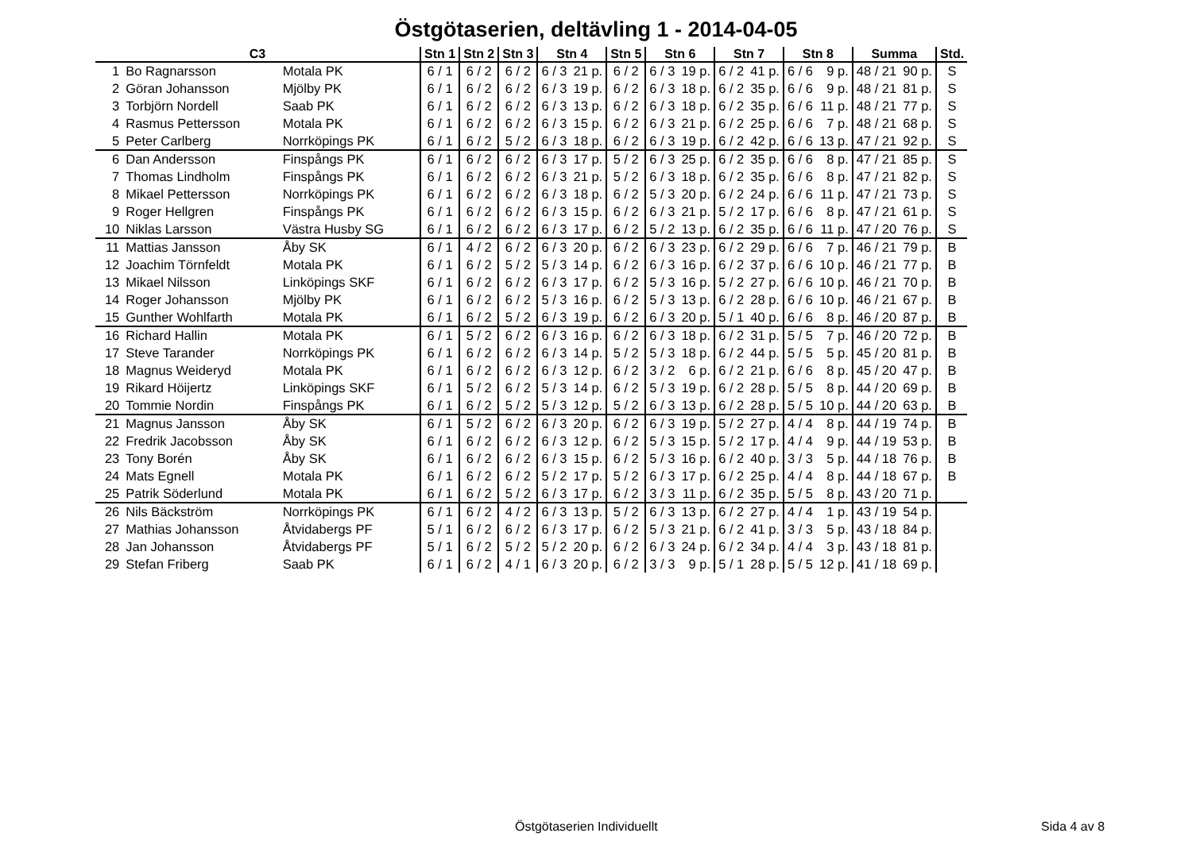Östgötaserien, deltävling 1 - 2014-04-05
| C3 | | | Stn 1 | Stn 2 | Stn 3 | Stn 4 | | Stn 5 | Stn 6 | | Stn 7 | | Stn 8 | | Summa | | Std. |
| --- | --- | --- | --- | --- | --- | --- | --- | --- | --- | --- | --- | --- | --- | --- | --- | --- | --- |
| 1 | Bo Ragnarsson | Motala PK | 6 / 1 | 6 / 2 | 6 / 2 | 6 / 3 | 21 p. | 6 / 2 | 6 / 3 | 19 p. | 6 / 2 | 41 p. | 6 / 6 | 9 p. | 48 / 21 | 90 p. | S |
| 2 | Göran Johansson | Mjölby PK | 6 / 1 | 6 / 2 | 6 / 2 | 6 / 3 | 19 p. | 6 / 2 | 6 / 3 | 18 p. | 6 / 2 | 35 p. | 6 / 6 | 9 p. | 48 / 21 | 81 p. | S |
| 3 | Torbjörn Nordell | Saab PK | 6 / 1 | 6 / 2 | 6 / 2 | 6 / 3 | 13 p. | 6 / 2 | 6 / 3 | 18 p. | 6 / 2 | 35 p. | 6 / 6 | 11 p. | 48 / 21 | 77 p. | S |
| 4 | Rasmus Pettersson | Motala PK | 6 / 1 | 6 / 2 | 6 / 2 | 6 / 3 | 15 p. | 6 / 2 | 6 / 3 | 21 p. | 6 / 2 | 25 p. | 6 / 6 | 7 p. | 48 / 21 | 68 p. | S |
| 5 | Peter Carlberg | Norrköpings PK | 6 / 1 | 6 / 2 | 5 / 2 | 6 / 3 | 18 p. | 6 / 2 | 6 / 3 | 19 p. | 6 / 2 | 42 p. | 6 / 6 | 13 p. | 47 / 21 | 92 p. | S |
| 6 | Dan Andersson | Finspångs PK | 6 / 1 | 6 / 2 | 6 / 2 | 6 / 3 | 17 p. | 5 / 2 | 6 / 3 | 25 p. | 6 / 2 | 35 p. | 6 / 6 | 8 p. | 47 / 21 | 85 p. | S |
| 7 | Thomas Lindholm | Finspångs PK | 6 / 1 | 6 / 2 | 6 / 2 | 6 / 3 | 21 p. | 5 / 2 | 6 / 3 | 18 p. | 6 / 2 | 35 p. | 6 / 6 | 8 p. | 47 / 21 | 82 p. | S |
| 8 | Mikael Pettersson | Norrköpings PK | 6 / 1 | 6 / 2 | 6 / 2 | 6 / 3 | 18 p. | 6 / 2 | 5 / 3 | 20 p. | 6 / 2 | 24 p. | 6 / 6 | 11 p. | 47 / 21 | 73 p. | S |
| 9 | Roger Hellgren | Finspångs PK | 6 / 1 | 6 / 2 | 6 / 2 | 6 / 3 | 15 p. | 6 / 2 | 6 / 3 | 21 p. | 5 / 2 | 17 p. | 6 / 6 | 8 p. | 47 / 21 | 61 p. | S |
| 10 | Niklas Larsson | Västra Husby SG | 6 / 1 | 6 / 2 | 6 / 2 | 6 / 3 | 17 p. | 6 / 2 | 5 / 2 | 13 p. | 6 / 2 | 35 p. | 6 / 6 | 11 p. | 47 / 20 | 76 p. | S |
| 11 | Mattias Jansson | Åby SK | 6 / 1 | 4 / 2 | 6 / 2 | 6 / 3 | 20 p. | 6 / 2 | 6 / 3 | 23 p. | 6 / 2 | 29 p. | 6 / 6 | 7 p. | 46 / 21 | 79 p. | B |
| 12 | Joachim Törnfeldt | Motala PK | 6 / 1 | 6 / 2 | 5 / 2 | 5 / 3 | 14 p. | 6 / 2 | 6 / 3 | 16 p. | 6 / 2 | 37 p. | 6 / 6 | 10 p. | 46 / 21 | 77 p. | B |
| 13 | Mikael Nilsson | Linköpings SKF | 6 / 1 | 6 / 2 | 6 / 2 | 6 / 3 | 17 p. | 6 / 2 | 5 / 3 | 16 p. | 5 / 2 | 27 p. | 6 / 6 | 10 p. | 46 / 21 | 70 p. | B |
| 14 | Roger Johansson | Mjölby PK | 6 / 1 | 6 / 2 | 6 / 2 | 5 / 3 | 16 p. | 6 / 2 | 5 / 3 | 13 p. | 6 / 2 | 28 p. | 6 / 6 | 10 p. | 46 / 21 | 67 p. | B |
| 15 | Gunther Wohlfarth | Motala PK | 6 / 1 | 6 / 2 | 5 / 2 | 6 / 3 | 19 p. | 6 / 2 | 6 / 3 | 20 p. | 5 / 1 | 40 p. | 6 / 6 | 8 p. | 46 / 20 | 87 p. | B |
| 16 | Richard Hallin | Motala PK | 6 / 1 | 5 / 2 | 6 / 2 | 6 / 3 | 16 p. | 6 / 2 | 6 / 3 | 18 p. | 6 / 2 | 31 p. | 5 / 5 | 7 p. | 46 / 20 | 72 p. | B |
| 17 | Steve Tarander | Norrköpings PK | 6 / 1 | 6 / 2 | 6 / 2 | 6 / 3 | 14 p. | 5 / 2 | 5 / 3 | 18 p. | 6 / 2 | 44 p. | 5 / 5 | 5 p. | 45 / 20 | 81 p. | B |
| 18 | Magnus Weideryd | Motala PK | 6 / 1 | 6 / 2 | 6 / 2 | 6 / 3 | 12 p. | 6 / 2 | 3 / 2 | 6 p. | 6 / 2 | 21 p. | 6 / 6 | 8 p. | 45 / 20 | 47 p. | B |
| 19 | Rikard Höijertz | Linköpings SKF | 6 / 1 | 5 / 2 | 6 / 2 | 5 / 3 | 14 p. | 6 / 2 | 5 / 3 | 19 p. | 6 / 2 | 28 p. | 5 / 5 | 8 p. | 44 / 20 | 69 p. | B |
| 20 | Tommie Nordin | Finspångs PK | 6 / 1 | 6 / 2 | 5 / 2 | 5 / 3 | 12 p. | 5 / 2 | 6 / 3 | 13 p. | 6 / 2 | 28 p. | 5 / 5 | 10 p. | 44 / 20 | 63 p. | B |
| 21 | Magnus Jansson | Åby SK | 6 / 1 | 5 / 2 | 6 / 2 | 6 / 3 | 20 p. | 6 / 2 | 6 / 3 | 19 p. | 5 / 2 | 27 p. | 4 / 4 | 8 p. | 44 / 19 | 74 p. | B |
| 22 | Fredrik Jacobsson | Åby SK | 6 / 1 | 6 / 2 | 6 / 2 | 6 / 3 | 12 p. | 6 / 2 | 5 / 3 | 15 p. | 5 / 2 | 17 p. | 4 / 4 | 9 p. | 44 / 19 | 53 p. | B |
| 23 | Tony Borén | Åby SK | 6 / 1 | 6 / 2 | 6 / 2 | 6 / 3 | 15 p. | 6 / 2 | 5 / 3 | 16 p. | 6 / 2 | 40 p. | 3 / 3 | 5 p. | 44 / 18 | 76 p. | B |
| 24 | Mats Egnell | Motala PK | 6 / 1 | 6 / 2 | 6 / 2 | 5 / 2 | 17 p. | 5 / 2 | 6 / 3 | 17 p. | 6 / 2 | 25 p. | 4 / 4 | 8 p. | 44 / 18 | 67 p. | B |
| 25 | Patrik Söderlund | Motala PK | 6 / 1 | 6 / 2 | 5 / 2 | 6 / 3 | 17 p. | 6 / 2 | 3 / 3 | 11 p. | 6 / 2 | 35 p. | 5 / 5 | 8 p. | 43 / 20 | 71 p. | |
| 26 | Nils Bäckström | Norrköpings PK | 6 / 1 | 6 / 2 | 4 / 2 | 6 / 3 | 13 p. | 5 / 2 | 6 / 3 | 13 p. | 6 / 2 | 27 p. | 4 / 4 | 1 p. | 43 / 19 | 54 p. | |
| 27 | Mathias Johansson | Åtvidabergs PF | 5 / 1 | 6 / 2 | 6 / 2 | 6 / 3 | 17 p. | 6 / 2 | 5 / 3 | 21 p. | 6 / 2 | 41 p. | 3 / 3 | 5 p. | 43 / 18 | 84 p. | |
| 28 | Jan Johansson | Åtvidabergs PF | 5 / 1 | 6 / 2 | 5 / 2 | 5 / 2 | 20 p. | 6 / 2 | 6 / 3 | 24 p. | 6 / 2 | 34 p. | 4 / 4 | 3 p. | 43 / 18 | 81 p. | |
| 29 | Stefan Friberg | Saab PK | 6 / 1 | 6 / 2 | 4 / 1 | 6 / 3 | 20 p. | 6 / 2 | 3 / 3 | 9 p. | 5 / 1 | 28 p. | 5 / 5 | 12 p. | 41 / 18 | 69 p. | |
Östgötaserien Individuellt Sida 4 av 8